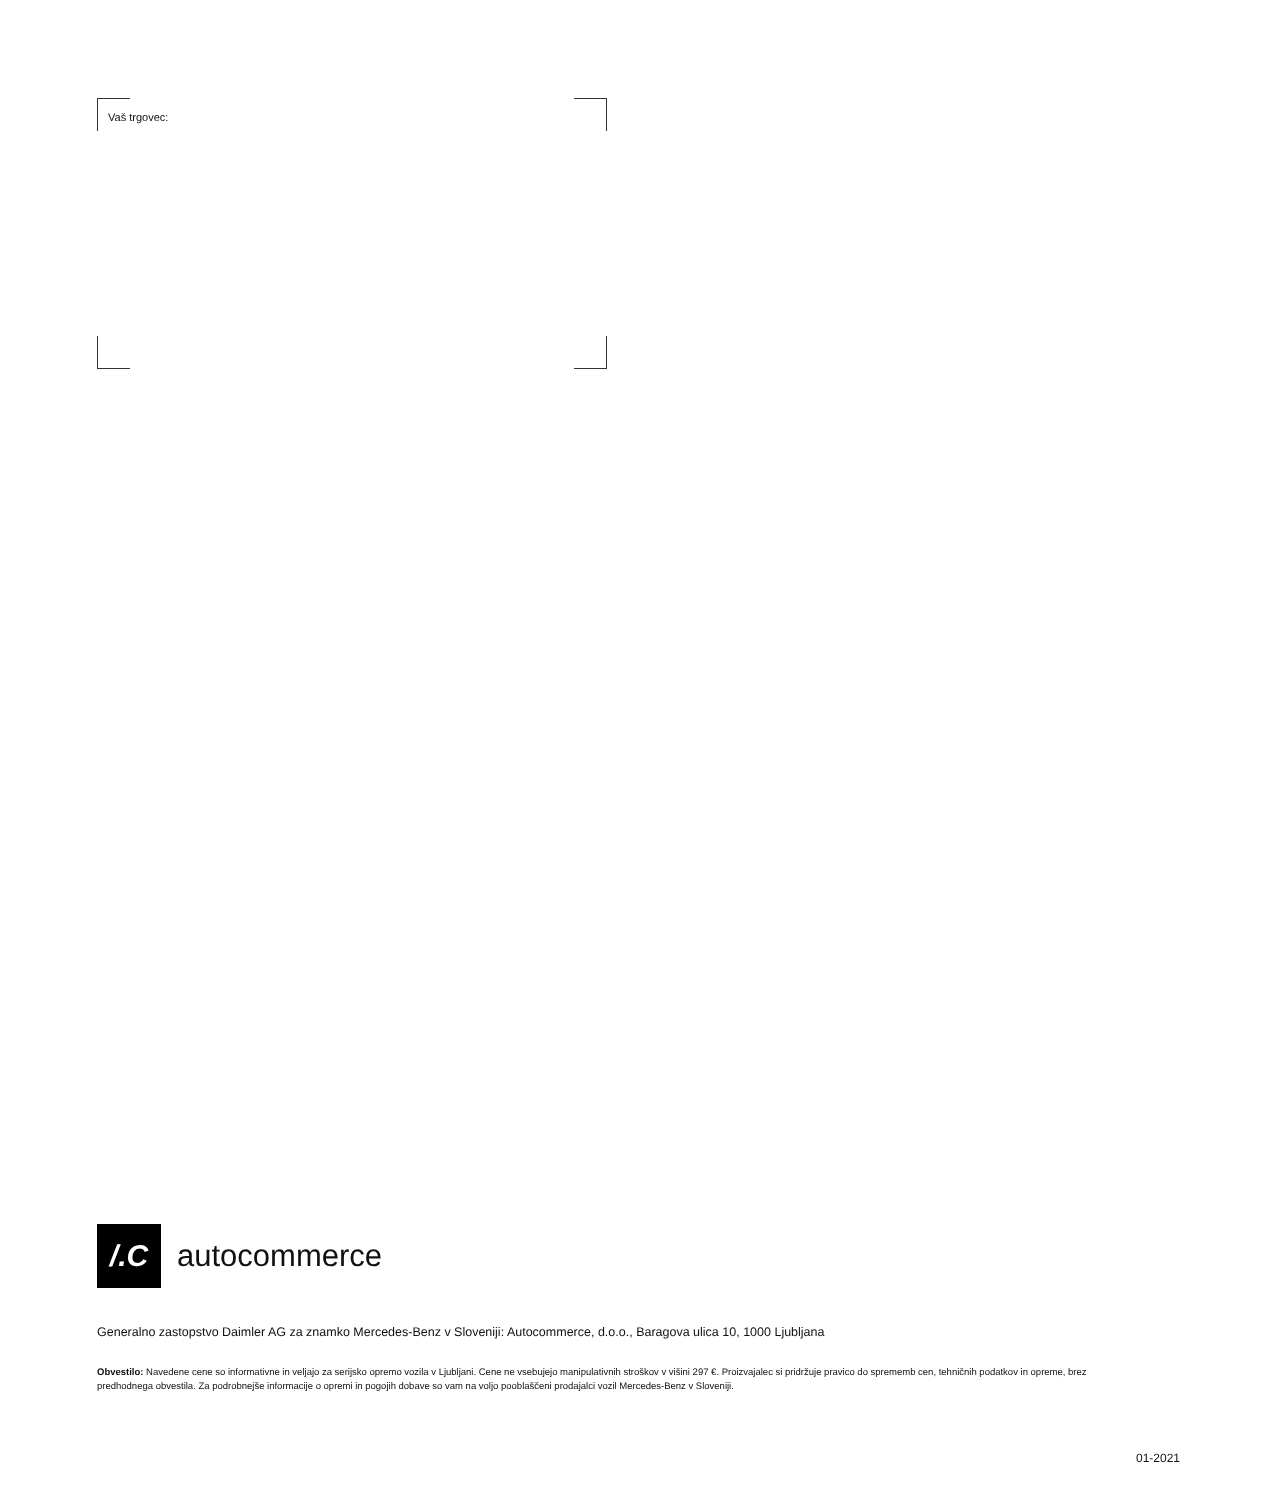Vaš trgovec:
/.C
autocommerce
Generalno zastopstvo Daimler AG za znamko Mercedes-Benz v Sloveniji: Autocommerce, d.o.o., Baragova ulica 10, 1000 Ljubljana
Obvestilo: Navedene cene so informativne in veljajo za serijsko opremo vozila v Ljubljani. Cene ne vsebujejo manipulativnih stroškov v višini 297 €. Proizvajalec si pridržuje pravico do sprememb cen, tehničnih podatkov in opreme, brez predhodnega obvestila. Za podrobnejše informacije o opremi in pogojih dobave so vam na voljo pooblaščeni prodajalci vozil Mercedes-Benz v Sloveniji.
01-2021